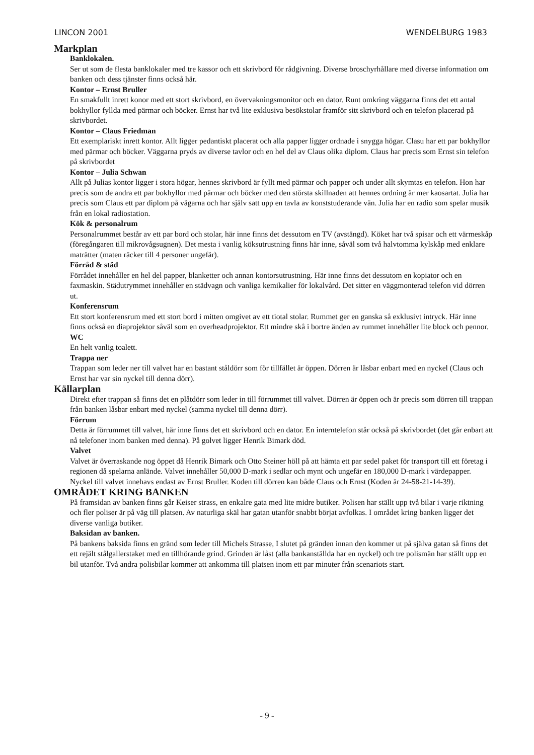LINCON 2001 WENDELBURG 1983
Markplan
Banklokalen.
Ser ut som de flesta banklokaler med tre kassor och ett skrivbord för rådgivning. Diverse broschyrhållare med diverse information om banken och dess tjänster finns också här.
Kontor – Ernst Bruller
En smakfullt inrett konor med ett stort skrivbord, en övervakningsmonitor och en dator. Runt omkring väggarna finns det ett antal bokhyllor fyllda med pärmar och böcker. Ernst har två lite exklusiva besökstolar framför sitt skrivbord och en telefon placerad på skrivbordet.
Kontor – Claus Friedman
Ett exemplariskt inrett kontor. Allt ligger pedantiskt placerat och alla papper ligger ordnade i snygga högar. Clasu har ett par bokhyllor med pärmar och böcker. Väggarna pryds av diverse tavlor och en hel del av Claus olika diplom. Claus har precis som Ernst sin telefon på skrivbordet
Kontor – Julia Schwan
Allt på Julias kontor ligger i stora högar, hennes skrivbord är fyllt med pärmar och papper och under allt skymtas en telefon. Hon har precis som de andra ett par bokhyllor med pärmar och böcker med den största skillnaden att hennes ordning är mer kaosartat. Julia har precis som Claus ett par diplom på vägarna och har själv satt upp en tavla av konststuderande vän. Julia har en radio som spelar musik från en lokal radiostation.
Kök & personalrum
Personalrummet består av ett par bord och stolar, här inne finns det dessutom en TV (avstängd). Köket har två spisar och ett värmeskåp (föregångaren till mikrovågsugnen). Det mesta i vanlig köksutrustning finns här inne, såväl som två halvtomma kylskåp med enklare maträtter (maten räcker till 4 personer ungefär).
Förråd & städ
Förrådet innehåller en hel del papper, blanketter och annan kontorsutrustning. Här inne finns det dessutom en kopiator och en faxmaskin. Städutrymmet innehåller en städvagn och vanliga kemikalier för lokalvård. Det sitter en väggmonterad telefon vid dörren ut.
Konferensrum
Ett stort konferensrum med ett stort bord i mitten omgivet av ett tiotal stolar. Rummet ger en ganska så exklusivt intryck. Här inne finns också en diaprojektor såväl som en overheadprojektor. Ett mindre skå i bortre änden av rummet innehåller lite block och pennor.
WC
En helt vanlig toalett.
Trappa ner
Trappan som leder ner till valvet har en bastant ståldörr som för tillfället är öppen. Dörren är låsbar enbart med en nyckel (Claus och Ernst har var sin nyckel till denna dörr).
Källarplan
Direkt efter trappan så finns det en plåtdörr som leder in till förrummet till valvet. Dörren är öppen och är precis som dörren till trappan från banken låsbar enbart med nyckel (samma nyckel till denna dörr).
Förrum
Detta är förrummet till valvet, här inne finns det ett skrivbord och en dator. En interntelefon står också på skrivbordet (det går enbart att nå telefoner inom banken med denna). På golvet ligger Henrik Bimark död.
Valvet
Valvet är överraskande nog öppet då Henrik Bimark och Otto Steiner höll på att hämta ett par sedel paket för transport till ett företag i regionen då spelarna anlände. Valvet innehåller 50,000 D-mark i sedlar och mynt och ungefär en 180,000 D-mark i värdepapper. Nyckel till valvet innehavs endast av Ernst Bruller. Koden till dörren kan både Claus och Ernst (Koden är 24-58-21-14-39).
OMRÅDET KRING BANKEN
På framsidan av banken finns går Keiser strass, en enkalre gata med lite midre butiker. Polisen har ställt upp två bilar i varje riktning och fler poliser är på väg till platsen. Av naturliga skäl har gatan utanför snabbt börjat avfolkas. I området kring banken ligger det diverse vanliga butiker.
Baksidan av banken.
På bankens baksida finns en gränd som leder till Michels Strasse, I slutet på gränden innan den kommer ut på själva gatan så finns det ett rejält stålgallerstaket med en tillhörande grind. Grinden är låst (alla bankanställda har en nyckel) och tre polismän har ställt upp en bil utanför. Två andra polisbilar kommer att ankomma till platsen inom ett par minuter från scenariots start.
- 9 -